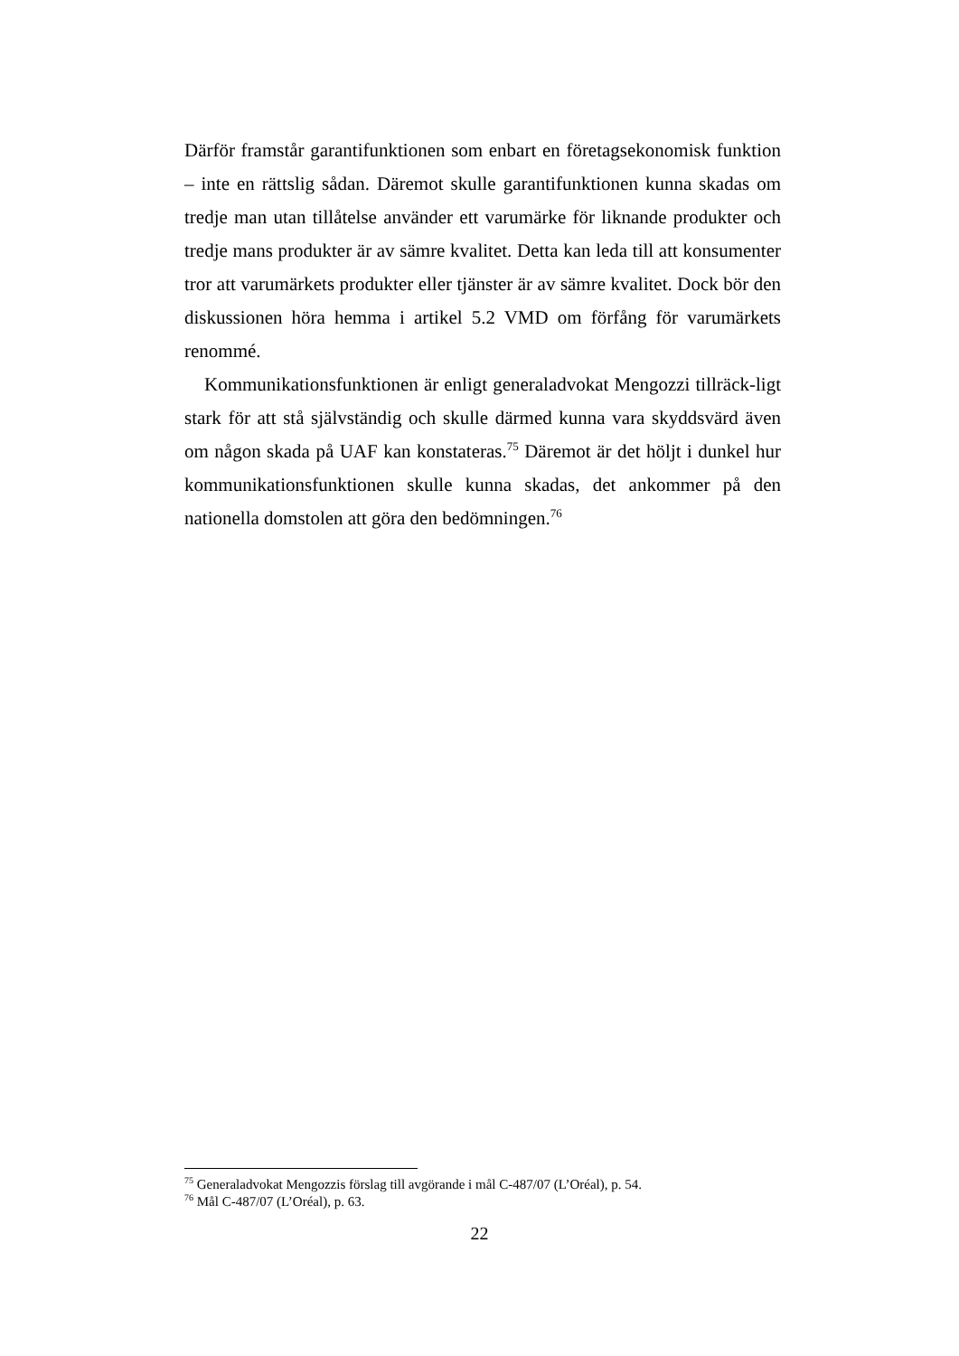Därför framstår garantifunktionen som enbart en företagsekonomisk funktion – inte en rättslig sådan. Däremot skulle garantifunktionen kunna skadas om tredje man utan tillåtelse använder ett varumärke för liknande produkter och tredje mans produkter är av sämre kvalitet. Detta kan leda till att konsumenter tror att varumärkets produkter eller tjänster är av sämre kvalitet. Dock bör den diskussionen höra hemma i artikel 5.2 VMD om förfång för varumärkets renommé.
Kommunikationsfunktionen är enligt generaladvokat Mengozzi tillräck-ligt stark för att stå självständig och skulle därmed kunna vara skyddsvärd även om någon skada på UAF kan konstateras.<sup>75</sup> Däremot är det höljt i dunkel hur kommunikationsfunktionen skulle kunna skadas, det ankommer på den nationella domstolen att göra den bedömningen.<sup>76</sup>
<sup>75</sup> Generaladvokat Mengozzis förslag till avgörande i mål C-487/07 (L’Oréal), p. 54.
<sup>76</sup> Mål C-487/07 (L’Oréal), p. 63.
22